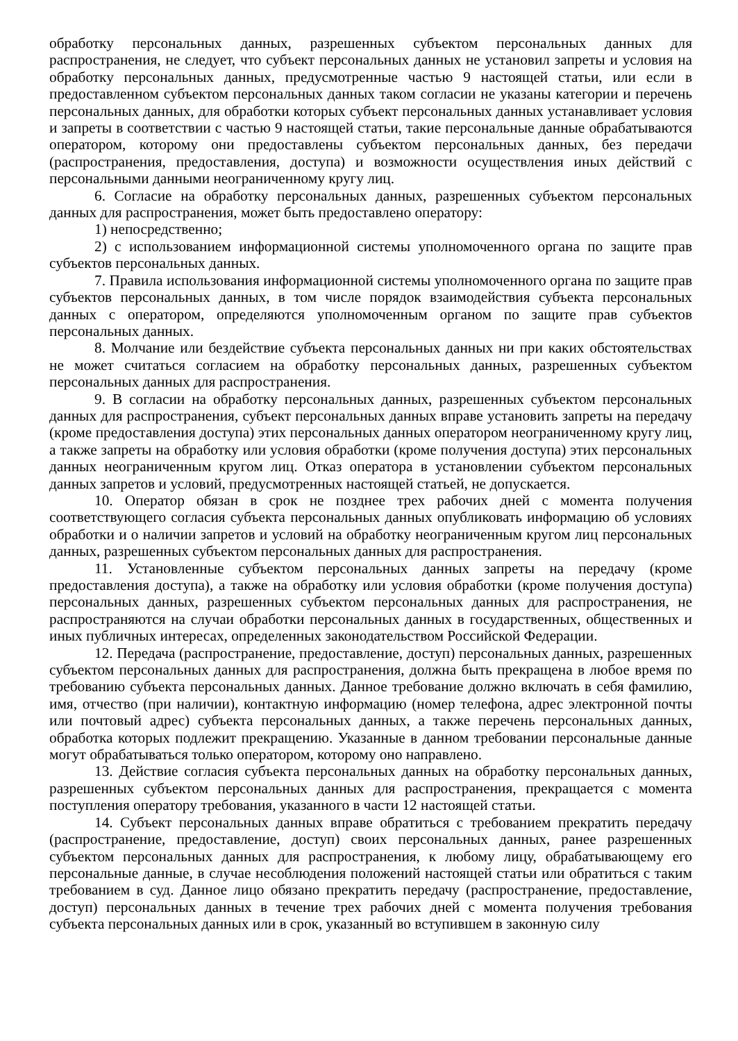обработку персональных данных, разрешенных субъектом персональных данных для распространения, не следует, что субъект персональных данных не установил запреты и условия на обработку персональных данных, предусмотренные частью 9 настоящей статьи, или если в предоставленном субъектом персональных данных таком согласии не указаны категории и перечень персональных данных, для обработки которых субъект персональных данных устанавливает условия и запреты в соответствии с частью 9 настоящей статьи, такие персональные данные обрабатываются оператором, которому они предоставлены субъектом персональных данных, без передачи (распространения, предоставления, доступа) и возможности осуществления иных действий с персональными данными неограниченному кругу лиц.
6. Согласие на обработку персональных данных, разрешенных субъектом персональных данных для распространения, может быть предоставлено оператору:
1) непосредственно;
2) с использованием информационной системы уполномоченного органа по защите прав субъектов персональных данных.
7. Правила использования информационной системы уполномоченного органа по защите прав субъектов персональных данных, в том числе порядок взаимодействия субъекта персональных данных с оператором, определяются уполномоченным органом по защите прав субъектов персональных данных.
8. Молчание или бездействие субъекта персональных данных ни при каких обстоятельствах не может считаться согласием на обработку персональных данных, разрешенных субъектом персональных данных для распространения.
9. В согласии на обработку персональных данных, разрешенных субъектом персональных данных для распространения, субъект персональных данных вправе установить запреты на передачу (кроме предоставления доступа) этих персональных данных оператором неограниченному кругу лиц, а также запреты на обработку или условия обработки (кроме получения доступа) этих персональных данных неограниченным кругом лиц. Отказ оператора в установлении субъектом персональных данных запретов и условий, предусмотренных настоящей статьей, не допускается.
10. Оператор обязан в срок не позднее трех рабочих дней с момента получения соответствующего согласия субъекта персональных данных опубликовать информацию об условиях обработки и о наличии запретов и условий на обработку неограниченным кругом лиц персональных данных, разрешенных субъектом персональных данных для распространения.
11. Установленные субъектом персональных данных запреты на передачу (кроме предоставления доступа), а также на обработку или условия обработки (кроме получения доступа) персональных данных, разрешенных субъектом персональных данных для распространения, не распространяются на случаи обработки персональных данных в государственных, общественных и иных публичных интересах, определенных законодательством Российской Федерации.
12. Передача (распространение, предоставление, доступ) персональных данных, разрешенных субъектом персональных данных для распространения, должна быть прекращена в любое время по требованию субъекта персональных данных. Данное требование должно включать в себя фамилию, имя, отчество (при наличии), контактную информацию (номер телефона, адрес электронной почты или почтовый адрес) субъекта персональных данных, а также перечень персональных данных, обработка которых подлежит прекращению. Указанные в данном требовании персональные данные могут обрабатываться только оператором, которому оно направлено.
13. Действие согласия субъекта персональных данных на обработку персональных данных, разрешенных субъектом персональных данных для распространения, прекращается с момента поступления оператору требования, указанного в части 12 настоящей статьи.
14. Субъект персональных данных вправе обратиться с требованием прекратить передачу (распространение, предоставление, доступ) своих персональных данных, ранее разрешенных субъектом персональных данных для распространения, к любому лицу, обрабатывающему его персональные данные, в случае несоблюдения положений настоящей статьи или обратиться с таким требованием в суд. Данное лицо обязано прекратить передачу (распространение, предоставление, доступ) персональных данных в течение трех рабочих дней с момента получения требования субъекта персональных данных или в срок, указанный во вступившем в законную силу